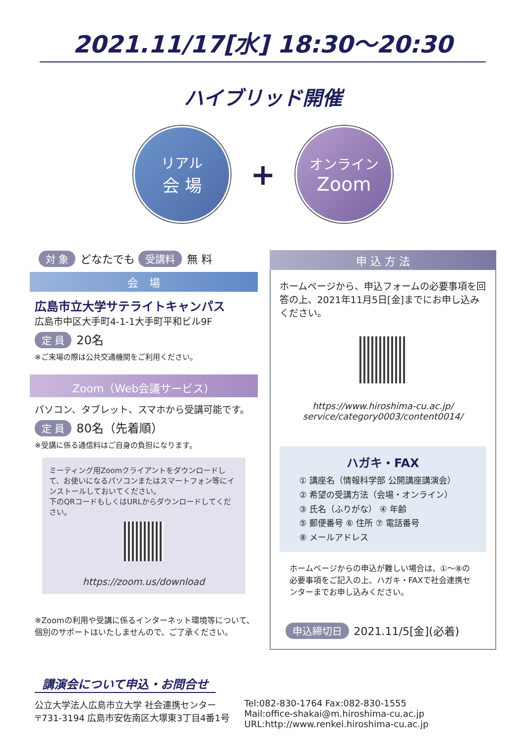2021.11/17[水] 18:30～20:30
ハイブリッド開催
リアル
会 場
+
オンライン
Zoom
対 象 どなたでも 受講料 無 料
会　場
広島市立大学サテライトキャンパス
広島市中区大手町4-1-1大手町平和ビル9F
定 員 20名
※ご来場の際は公共交通機関をご利用ください。
Zoom（Web会議サービス）
パソコン、タブレット、スマホから受講可能です。
定 員 80名（先着順）
※受講に係る通信料はご自身の負担になります。
ミーティング用Zoomクライアントをダウンロードして、お使いになるパソコンまたはスマートフォン等にインストールしておいてください。
下のQRコードもしくはURLからダウンロードしてください。
https://zoom.us/download
※Zoomの利用や受講に係るインターネット環境等について、個別のサポートはいたしませんので、ご了承ください。
申 込 方 法
ホームページから、申込フォームの必要事項を回答の上、2021年11月5日[金]までにお申し込みください。
https://www.hiroshima-cu.ac.jp/
service/category0003/content0014/
ハガキ・FAX
① 講座名（情報科学部 公開講座講演会）
② 希望の受講方法（会場・オンライン）
③ 氏名（ふりがな） ④ 年齢
⑤ 郵便番号 ⑥ 住所 ⑦ 電話番号
⑧ メールアドレス
ホームページからの申込が難しい場合は、①～⑧の必要事項をご記入の上、ハガキ・FAXで社会連携センターまでお申し込みください。
申込締切日 2021.11/5[金](必着)
講演会について申込・お問合せ
公立大学法人広島市立大学 社会連携センター
〒731-3194 広島市安佐南区大塚東3丁目4番1号
Tel:082-830-1764 Fax:082-830-1555
Mail:office-shakai@m.hiroshima-cu.ac.jp
URL:http://www.renkei.hiroshima-cu.ac.jp